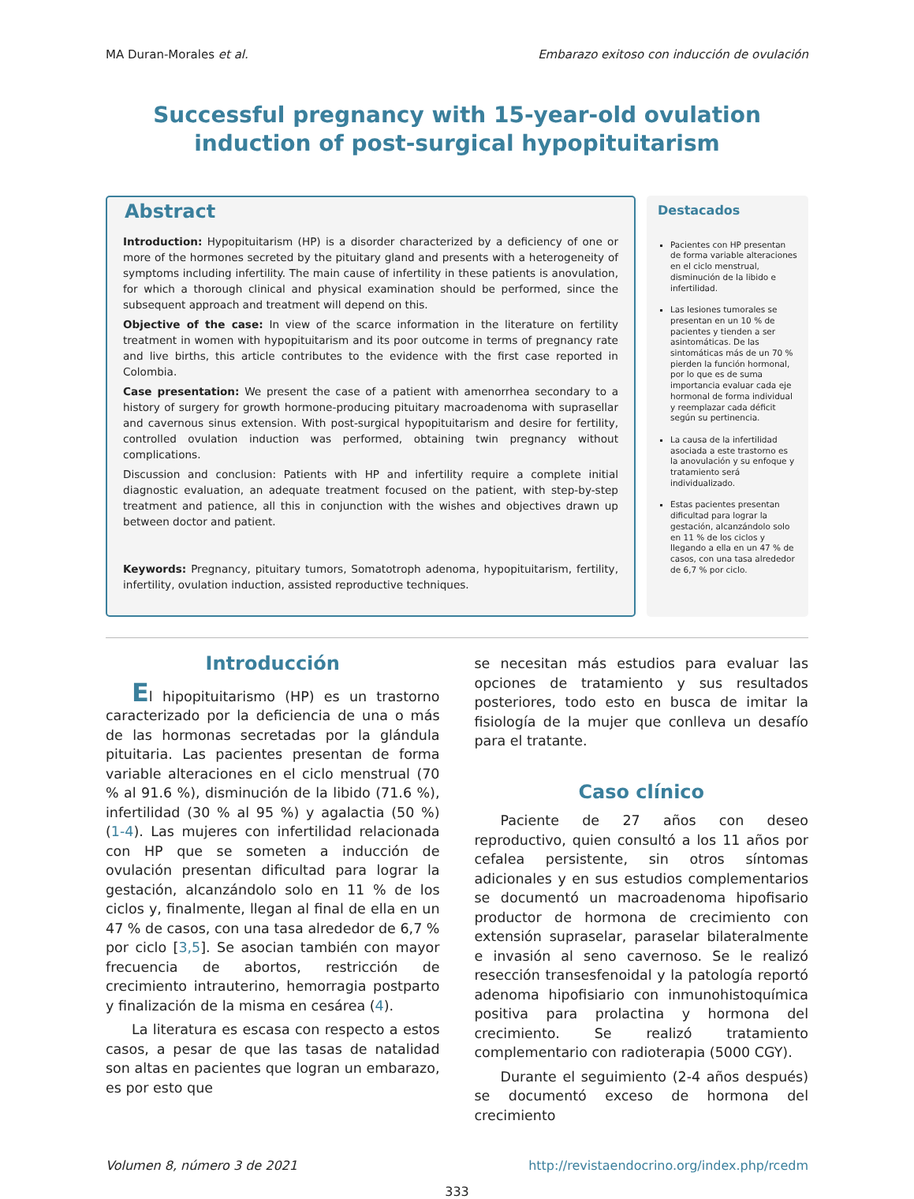MA Duran-Morales et al. Embarazo exitoso con inducción de ovulación
Successful pregnancy with 15-year-old ovulation induction of post-surgical hypopituitarism
Abstract
Introduction: Hypopituitarism (HP) is a disorder characterized by a deficiency of one or more of the hormones secreted by the pituitary gland and presents with a heterogeneity of symptoms including infertility. The main cause of infertility in these patients is anovulation, for which a thorough clinical and physical examination should be performed, since the subsequent approach and treatment will depend on this.
Objective of the case: In view of the scarce information in the literature on fertility treatment in women with hypopituitarism and its poor outcome in terms of pregnancy rate and live births, this article contributes to the evidence with the first case reported in Colombia.
Case presentation: We present the case of a patient with amenorrhea secondary to a history of surgery for growth hormone-producing pituitary macroadenoma with suprasellar and cavernous sinus extension. With post-surgical hypopituitarism and desire for fertility, controlled ovulation induction was performed, obtaining twin pregnancy without complications.
Discussion and conclusion: Patients with HP and infertility require a complete initial diagnostic evaluation, an adequate treatment focused on the patient, with step-by-step treatment and patience, all this in conjunction with the wishes and objectives drawn up between doctor and patient.
Keywords: Pregnancy, pituitary tumors, Somatotroph adenoma, hypopituitarism, fertility, infertility, ovulation induction, assisted reproductive techniques.
Destacados
Pacientes con HP presentan de forma variable alteraciones en el ciclo menstrual, disminución de la libido e infertilidad.
Las lesiones tumorales se presentan en un 10 % de pacientes y tienden a ser asintomáticas. De las sintomáticas más de un 70 % pierden la función hormonal, por lo que es de suma importancia evaluar cada eje hormonal de forma individual y reemplazar cada déficit según su pertinencia.
La causa de la infertilidad asociada a este trastorno es la anovulación y su enfoque y tratamiento será individualizado.
Estas pacientes presentan dificultad para lograr la gestación, alcanzándolo solo en 11 % de los ciclos y llegando a ella en un 47 % de casos, con una tasa alrededor de 6,7 % por ciclo.
Introducción
El hipopituitarismo (HP) es un trastorno caracterizado por la deficiencia de una o más de las hormonas secretadas por la glándula pituitaria. Las pacientes presentan de forma variable alteraciones en el ciclo menstrual (70 % al 91.6 %), disminución de la libido (71.6 %), infertilidad (30 % al 95 %) y agalactia (50 %) (1-4). Las mujeres con infertilidad relacionada con HP que se someten a inducción de ovulación presentan dificultad para lograr la gestación, alcanzándolo solo en 11 % de los ciclos y, finalmente, llegan al final de ella en un 47 % de casos, con una tasa alrededor de 6,7 % por ciclo [3,5]. Se asocian también con mayor frecuencia de abortos, restricción de crecimiento intrauterino, hemorragia postparto y finalización de la misma en cesárea (4).
La literatura es escasa con respecto a estos casos, a pesar de que las tasas de natalidad son altas en pacientes que logran un embarazo, es por esto que
se necesitan más estudios para evaluar las opciones de tratamiento y sus resultados posteriores, todo esto en busca de imitar la fisiología de la mujer que conlleva un desafío para el tratante.
Caso clínico
Paciente de 27 años con deseo reproductivo, quien consultó a los 11 años por cefalea persistente, sin otros síntomas adicionales y en sus estudios complementarios se documentó un macroadenoma hipofisario productor de hormona de crecimiento con extensión supraselar, paraselar bilateralmente e invasión al seno cavernoso. Se le realizó resección transesfenoidal y la patología reportó adenoma hipofisiario con inmunohistoquímica positiva para prolactina y hormona del crecimiento. Se realizó tratamiento complementario con radioterapia (5000 CGY).
Durante el seguimiento (2-4 años después) se documentó exceso de hormona del crecimiento
Volumen 8, número 3 de 2021 http://revistaendocrino.org/index.php/rcedm
333